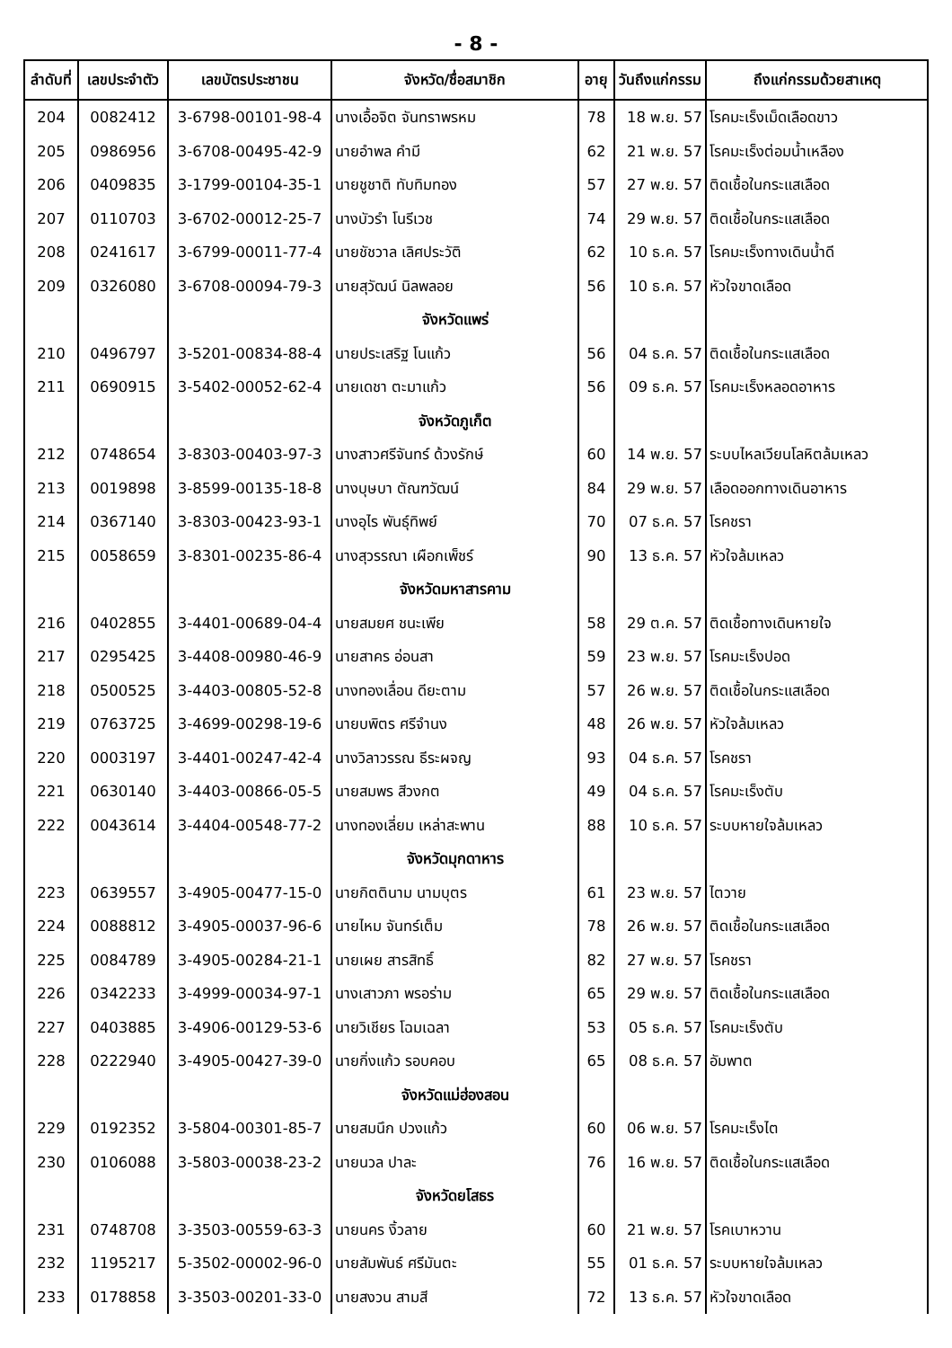- 8 -
| ลำดับที่ | เลขประจำตัว | เลขบัตรประชาชน | จังหวัด/ชื่อสมาชิก | อายุ | วันถึงแก่กรรม | ถึงแก่กรรมด้วยสาเหตุ |
| --- | --- | --- | --- | --- | --- | --- |
| 204 | 0082412 | 3-6798-00101-98-4 | นางเอื้อจิต จันทราพรหม | 78 | 18 พ.ย. 57 | โรคมะเร็งเม็ดเลือดขาว |
| 205 | 0986956 | 3-6708-00495-42-9 | นายอำพล คำมี | 62 | 21 พ.ย. 57 | โรคมะเร็งต่อมน้ำเหลือง |
| 206 | 0409835 | 3-1799-00104-35-1 | นายชูชาติ ทับทิมทอง | 57 | 27 พ.ย. 57 | ติดเชื้อในกระแสเลือด |
| 207 | 0110703 | 3-6702-00012-25-7 | นางบัวรำ โนรีเวช | 74 | 29 พ.ย. 57 | ติดเชื้อในกระแสเลือด |
| 208 | 0241617 | 3-6799-00011-77-4 | นายชัชวาล เลิศประวัติ | 62 | 10 ธ.ค. 57 | โรคมะเร็งทางเดินน้ำดี |
| 209 | 0326080 | 3-6708-00094-79-3 | นายสุวัฒน์ นิลพลอย | 56 | 10 ธ.ค. 57 | หัวใจขาดเลือด |
| | | | จังหวัดแพร่ | | | |
| 210 | 0496797 | 3-5201-00834-88-4 | นายประเสริฐ โนแก้ว | 56 | 04 ธ.ค. 57 | ติดเชื้อในกระแสเลือด |
| 211 | 0690915 | 3-5402-00052-62-4 | นายเดชา ตะมาแก้ว | 56 | 09 ธ.ค. 57 | โรคมะเร็งหลอดอาหาร |
| | | | จังหวัดภูเก็ต | | | |
| 212 | 0748654 | 3-8303-00403-97-3 | นางสาวศรีจันทร์ ด้วงรักษ์ | 60 | 14 พ.ย. 57 | ระบบไหลเวียนโลหิตล้มเหลว |
| 213 | 0019898 | 3-8599-00135-18-8 | นางบุษบา ตัณฑวัฒน์ | 84 | 29 พ.ย. 57 | เลือดออกทางเดินอาหาร |
| 214 | 0367140 | 3-8303-00423-93-1 | นางอุไร พันธุ์ทิพย์ | 70 | 07 ธ.ค. 57 | โรคชรา |
| 215 | 0058659 | 3-8301-00235-86-4 | นางสุวรรณา เผือกเพ็ชร์ | 90 | 13 ธ.ค. 57 | หัวใจล้มเหลว |
| | | | จังหวัดมหาสารคาม | | | |
| 216 | 0402855 | 3-4401-00689-04-4 | นายสมยศ ชนะเพีย | 58 | 29 ต.ค. 57 | ติดเชื้อทางเดินหายใจ |
| 217 | 0295425 | 3-4408-00980-46-9 | นายสาคร อ่อนสา | 59 | 23 พ.ย. 57 | โรคมะเร็งปอด |
| 218 | 0500525 | 3-4403-00805-52-8 | นางทองเลื่อน ดียะตาม | 57 | 26 พ.ย. 57 | ติดเชื้อในกระแสเลือด |
| 219 | 0763725 | 3-4699-00298-19-6 | นายบพิตร ศรีจำนง | 48 | 26 พ.ย. 57 | หัวใจล้มเหลว |
| 220 | 0003197 | 3-4401-00247-42-4 | นางวิลาวรรณ ธีระผจญ | 93 | 04 ธ.ค. 57 | โรคชรา |
| 221 | 0630140 | 3-4403-00866-05-5 | นายสมพร สีวงกต | 49 | 04 ธ.ค. 57 | โรคมะเร็งตับ |
| 222 | 0043614 | 3-4404-00548-77-2 | นางทองเลี่ยม เหล่าสะพาน | 88 | 10 ธ.ค. 57 | ระบบหายใจล้มเหลว |
| | | | จังหวัดมุกดาหาร | | | |
| 223 | 0639557 | 3-4905-00477-15-0 | นายกิตตินาม นามบุตร | 61 | 23 พ.ย. 57 | ไตวาย |
| 224 | 0088812 | 3-4905-00037-96-6 | นายไหม จันทร์เต็ม | 78 | 26 พ.ย. 57 | ติดเชื้อในกระแสเลือด |
| 225 | 0084789 | 3-4905-00284-21-1 | นายเผย สารสิทธิ์ | 82 | 27 พ.ย. 57 | โรคชรา |
| 226 | 0342233 | 3-4999-00034-97-1 | นางเสาวภา พรอร่าม | 65 | 29 พ.ย. 57 | ติดเชื้อในกระแสเลือด |
| 227 | 0403885 | 3-4906-00129-53-6 | นายวิเชียร โฉมเฉลา | 53 | 05 ธ.ค. 57 | โรคมะเร็งตับ |
| 228 | 0222940 | 3-4905-00427-39-0 | นายกิ่งแก้ว รอบคอบ | 65 | 08 ธ.ค. 57 | อัมพาต |
| | | | จังหวัดแม่ฮ่องสอน | | | |
| 229 | 0192352 | 3-5804-00301-85-7 | นายสมนึก ปวงแก้ว | 60 | 06 พ.ย. 57 | โรคมะเร็งไต |
| 230 | 0106088 | 3-5803-00038-23-2 | นายนวล ปาละ | 76 | 16 พ.ย. 57 | ติดเชื้อในกระแสเลือด |
| | | | จังหวัดยโสธร | | | |
| 231 | 0748708 | 3-3503-00559-63-3 | นายนคร งิ้วลาย | 60 | 21 พ.ย. 57 | โรคเบาหวาน |
| 232 | 1195217 | 5-3502-00002-96-0 | นายสัมพันธ์ ศรีมันตะ | 55 | 01 ธ.ค. 57 | ระบบหายใจล้มเหลว |
| 233 | 0178858 | 3-3503-00201-33-0 | นายสงวน สามสี | 72 | 13 ธ.ค. 57 | หัวใจขาดเลือด |